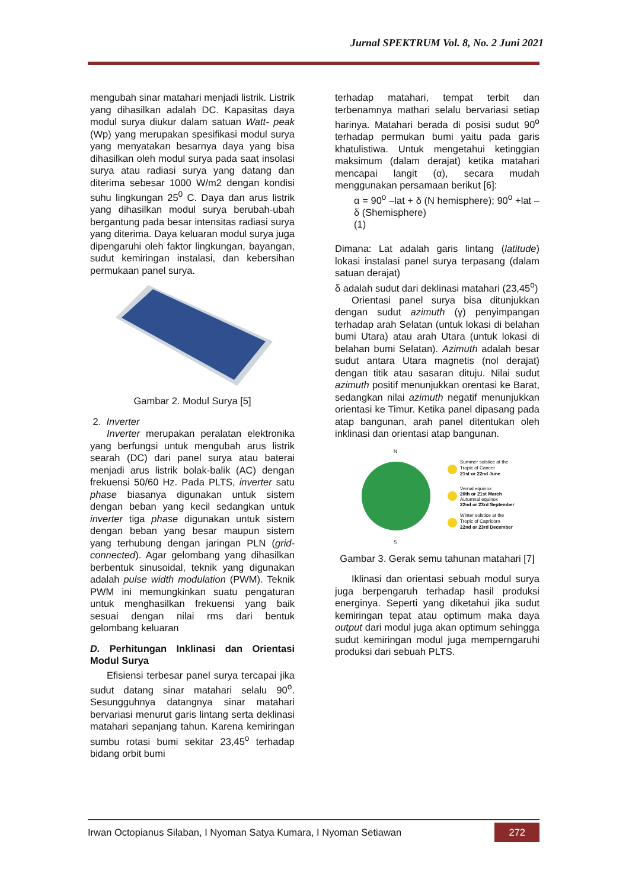Jurnal SPEKTRUM Vol. 8, No. 2 Juni 2021
mengubah sinar matahari menjadi listrik. Listrik yang dihasilkan adalah DC. Kapasitas daya modul surya diukur dalam satuan Watt- peak (Wp) yang merupakan spesifikasi modul surya yang menyatakan besarnya daya yang bisa dihasilkan oleh modul surya pada saat insolasi surya atau radiasi surya yang datang dan diterima sebesar 1000 W/m2 dengan kondisi suhu lingkungan 25<sup>0</sup> C. Daya dan arus listrik yang dihasilkan modul surya berubah-ubah bergantung pada besar intensitas radiasi surya yang diterima. Daya keluaran modul surya juga dipengaruhi oleh faktor lingkungan, bayangan, sudut kemiringan instalasi, dan kebersihan permukaan panel surya.
Gambar 2. Modul Surya [5]
2. Inverter
Inverter merupakan peralatan elektronika yang berfungsi untuk mengubah arus listrik searah (DC) dari panel surya atau baterai menjadi arus listrik bolak-balik (AC) dengan frekuensi 50/60 Hz. Pada PLTS, inverter satu phase biasanya digunakan untuk sistem dengan beban yang kecil sedangkan untuk inverter tiga phase digunakan untuk sistem dengan beban yang besar maupun sistem yang terhubung dengan jaringan PLN (grid-connected). Agar gelombang yang dihasilkan berbentuk sinusoidal, teknik yang digunakan adalah pulse width modulation (PWM). Teknik PWM ini memungkinkan suatu pengaturan untuk menghasilkan frekuensi yang baik sesuai dengan nilai rms dari bentuk gelombang keluaran
D. Perhitungan Inklinasi dan Orientasi Modul Surya
Efisiensi terbesar panel surya tercapai jika sudut datang sinar matahari selalu 90<sup>o</sup>. Sesungguhnya datangnya sinar matahari bervariasi menurut garis lintang serta deklinasi matahari sepanjang tahun. Karena kemiringan sumbu rotasi bumi sekitar 23,45<sup>o</sup> terhadap bidang orbit bumi
terhadap matahari, tempat terbit dan terbenamnya mathari selalu bervariasi setiap harinya. Matahari berada di posisi sudut 90<sup>o</sup> terhadap permukan bumi yaitu pada garis khatulistiwa. Untuk mengetahui ketinggian maksimum (dalam derajat) ketika matahari mencapai langit (α), secara mudah menggunakan persamaan berikut [6]:
α = 90<sup>o</sup> –lat + δ (N hemisphere); 90<sup>o</sup> +lat –δ (Shemisphere)
(1)
Dimana: Lat adalah garis lintang (latitude) lokasi instalasi panel surya terpasang (dalam satuan derajat)
δ adalah sudut dari deklinasi matahari (23,45<sup>o</sup>)
Orientasi panel surya bisa ditunjukkan dengan sudut azimuth (γ) penyimpangan terhadap arah Selatan (untuk lokasi di belahan bumi Utara) atau arah Utara (untuk lokasi di belahan bumi Selatan). Azimuth adalah besar sudut antara Utara magnetis (nol derajat) dengan titik atau sasaran dituju. Nilai sudut azimuth positif menunjukkan orentasi ke Barat, sedangkan nilai azimuth negatif menunjukkan orientasi ke Timur. Ketika panel dipasang pada atap bangunan, arah panel ditentukan oleh inklinasi dan orientasi atap bangunan.
N
S
Summer solstice at the
Tropic of Cancer
21st or 22nd June
Vernal equinox
20th or 21st March
Autumnal equinox
22nd or 23rd September
Winter solstice at the
Tropic of Capricorn
22nd or 23rd December
Gambar 3. Gerak semu tahunan matahari [7]
Iklinasi dan orientasi sebuah modul surya juga berpengaruh terhadap hasil produksi energinya. Seperti yang diketahui jika sudut kemiringan tepat atau optimum maka daya output dari modul juga akan optimum sehingga sudut kemiringan modul juga memperngaruhi produksi dari sebuah PLTS.
Irwan Octopianus Silaban, I Nyoman Satya Kumara, I Nyoman Setiawan 272